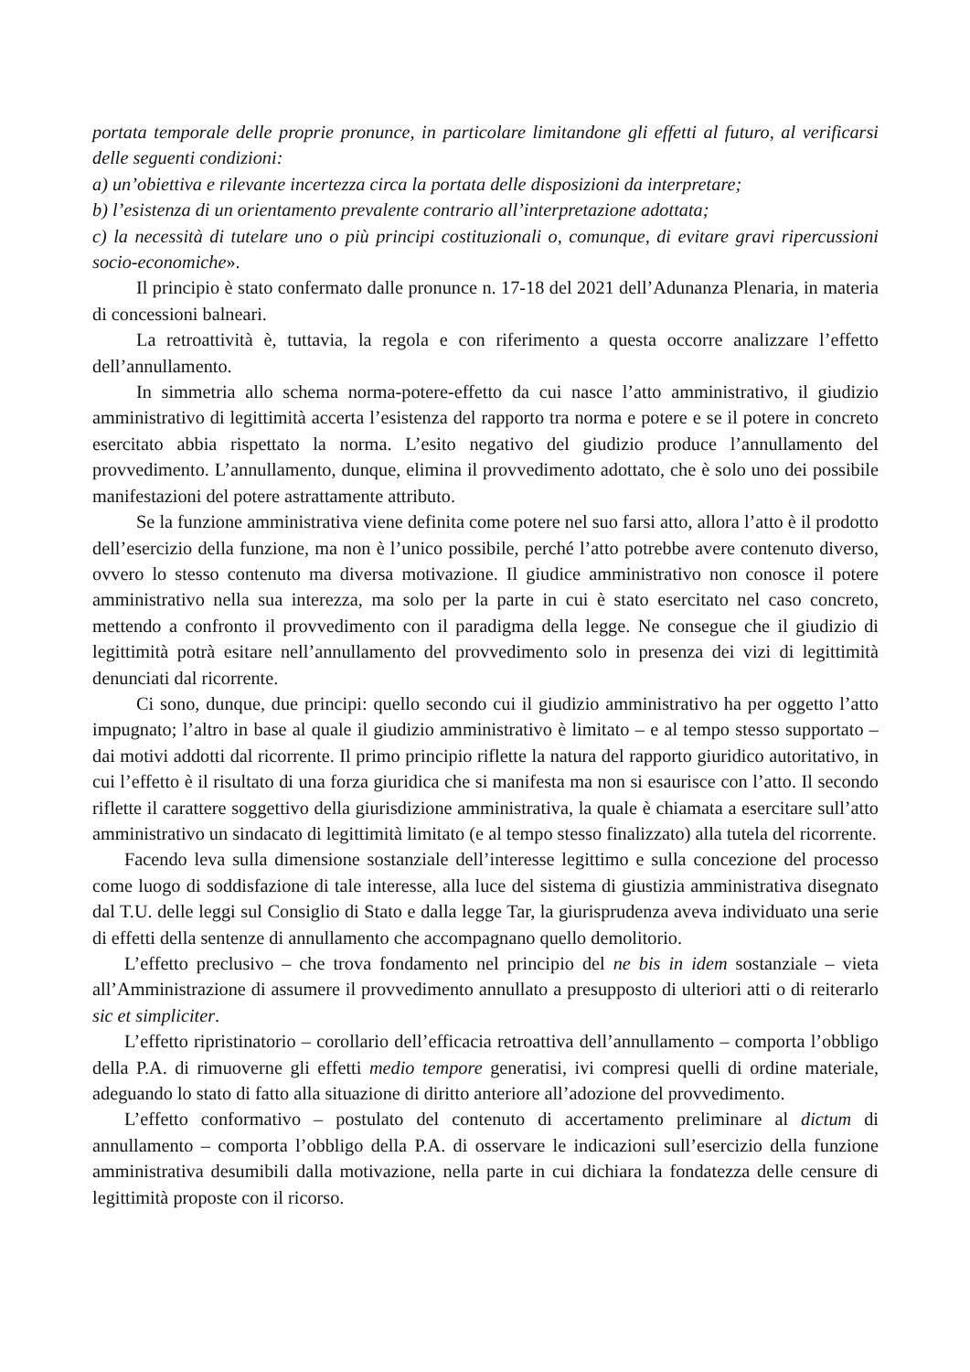portata temporale delle proprie pronunce, in particolare limitandone gli effetti al futuro, al verificarsi delle seguenti condizioni:
a) un’obiettiva e rilevante incertezza circa la portata delle disposizioni da interpretare;
b) l’esistenza di un orientamento prevalente contrario all’interpretazione adottata;
c) la necessità di tutelare uno o più principi costituzionali o, comunque, di evitare gravi ripercussioni socio-economiche».
Il principio è stato confermato dalle pronunce n. 17-18 del 2021 dell’Adunanza Plenaria, in materia di concessioni balneari.
La retroattività è, tuttavia, la regola e con riferimento a questa occorre analizzare l’effetto dell’annullamento.
In simmetria allo schema norma-potere-effetto da cui nasce l’atto amministrativo, il giudizio amministrativo di legittimità accerta l’esistenza del rapporto tra norma e potere e se il potere in concreto esercitato abbia rispettato la norma. L’esito negativo del giudizio produce l’annullamento del provvedimento. L’annullamento, dunque, elimina il provvedimento adottato, che è solo uno dei possibile manifestazioni del potere astrattamente attributo.
Se la funzione amministrativa viene definita come potere nel suo farsi atto, allora l’atto è il prodotto dell’esercizio della funzione, ma non è l’unico possibile, perché l’atto potrebbe avere contenuto diverso, ovvero lo stesso contenuto ma diversa motivazione. Il giudice amministrativo non conosce il potere amministrativo nella sua interezza, ma solo per la parte in cui è stato esercitato nel caso concreto, mettendo a confronto il provvedimento con il paradigma della legge. Ne consegue che il giudizio di legittimità potrà esitare nell’annullamento del provvedimento solo in presenza dei vizi di legittimità denunciati dal ricorrente.
Ci sono, dunque, due principi: quello secondo cui il giudizio amministrativo ha per oggetto l’atto impugnato; l’altro in base al quale il giudizio amministrativo è limitato – e al tempo stesso supportato – dai motivi addotti dal ricorrente. Il primo principio riflette la natura del rapporto giuridico autoritativo, in cui l’effetto è il risultato di una forza giuridica che si manifesta ma non si esaurisce con l’atto. Il secondo riflette il carattere soggettivo della giurisdizione amministrativa, la quale è chiamata a esercitare sull’atto amministrativo un sindacato di legittimità limitato (e al tempo stesso finalizzato) alla tutela del ricorrente.
Facendo leva sulla dimensione sostanziale dell’interesse legittimo e sulla concezione del processo come luogo di soddisfazione di tale interesse, alla luce del sistema di giustizia amministrativa disegnato dal T.U. delle leggi sul Consiglio di Stato e dalla legge Tar, la giurisprudenza aveva individuato una serie di effetti della sentenze di annullamento che accompagnano quello demolitorio.
L’effetto preclusivo – che trova fondamento nel principio del ne bis in idem sostanziale – vieta all’Amministrazione di assumere il provvedimento annullato a presupposto di ulteriori atti o di reiterarlo sic et simpliciter.
L’effetto ripristinatorio – corollario dell’efficacia retroattiva dell’annullamento – comporta l’obbligo della P.A. di rimuoverne gli effetti medio tempore generatisi, ivi compresi quelli di ordine materiale, adeguando lo stato di fatto alla situazione di diritto anteriore all’adozione del provvedimento.
L’effetto conformativo – postulato del contenuto di accertamento preliminare al dictum di annullamento – comporta l’obbligo della P.A. di osservare le indicazioni sull’esercizio della funzione amministrativa desumibili dalla motivazione, nella parte in cui dichiara la fondatezza delle censure di legittimità proposte con il ricorso.